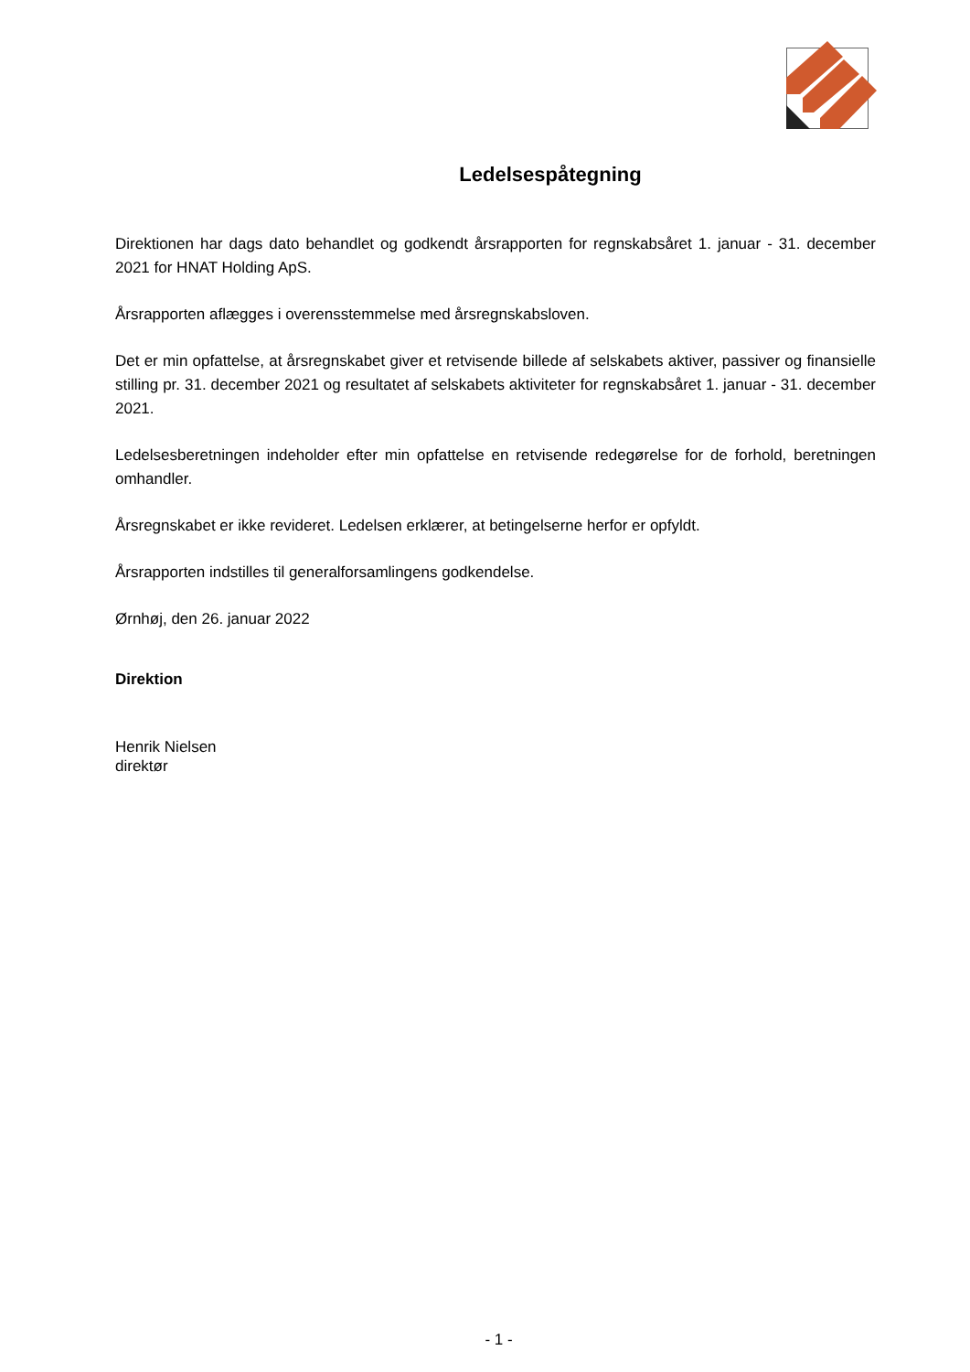Ledelsespåtegning
Direktionen har dags dato behandlet og godkendt årsrapporten for regnskabsåret 1. januar - 31. december 2021 for HNAT Holding ApS.
Årsrapporten aflægges i overensstemmelse med årsregnskabsloven.
Det er min opfattelse, at årsregnskabet giver et retvisende billede af selskabets aktiver, passiver og finansielle stilling pr. 31. december 2021 og resultatet af selskabets aktiviteter for regnskabsåret 1. januar - 31. december 2021.
Ledelsesberetningen indeholder efter min opfattelse en retvisende redegørelse for de forhold, beretningen omhandler.
Årsregnskabet er ikke revideret. Ledelsen erklærer, at betingelserne herfor er opfyldt.
Årsrapporten indstilles til generalforsamlingens godkendelse.
Ørnhøj, den 26. januar 2022
Direktion
Henrik Nielsen
direktør
- 1 -